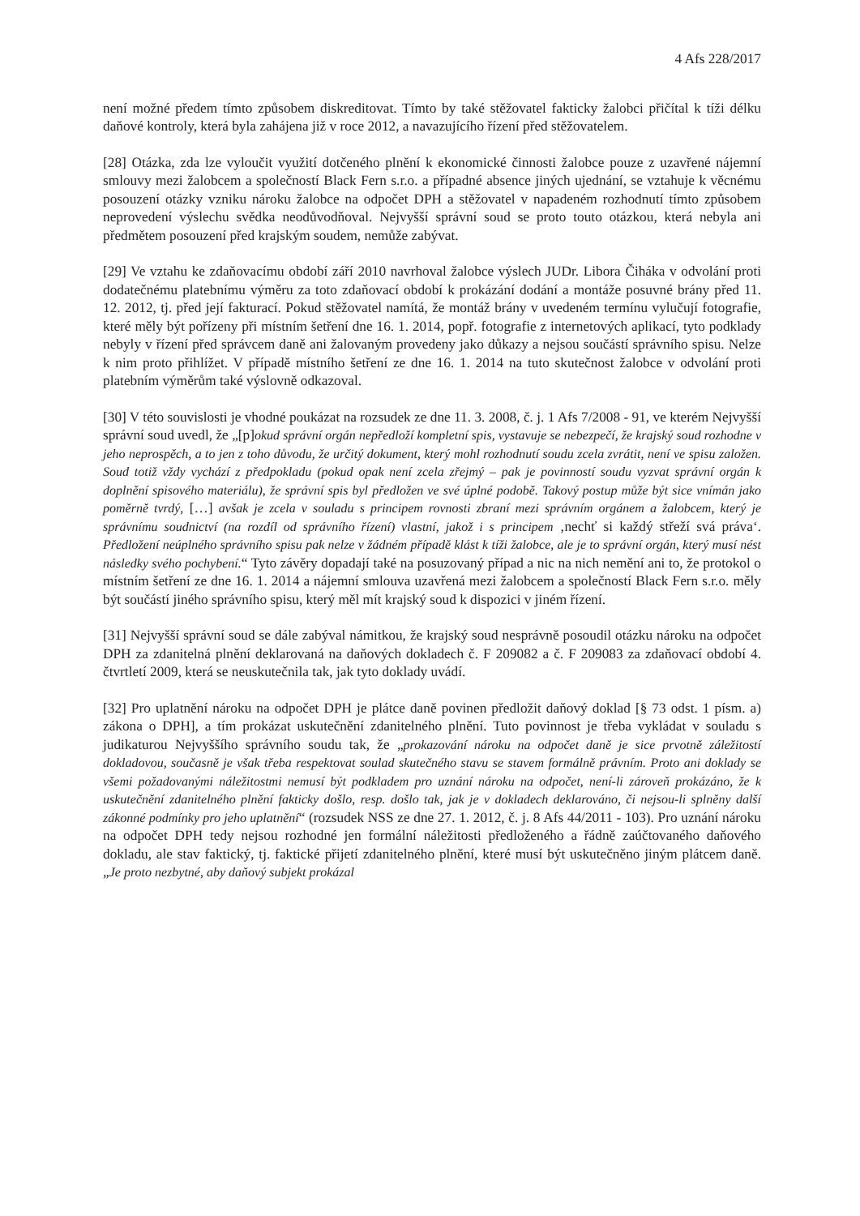4 Afs 228/2017
není možné předem tímto způsobem diskreditovat. Tímto by také stěžovatel fakticky žalobci přičítal k tíži délku daňové kontroly, která byla zahájena již v roce 2012, a navazujícího řízení před stěžovatelem.
[28] Otázka, zda lze vyloučit využití dotčeného plnění k ekonomické činnosti žalobce pouze z uzavřené nájemní smlouvy mezi žalobcem a společností Black Fern s.r.o. a případné absence jiných ujednání, se vztahuje k věcnému posouzení otázky vzniku nároku žalobce na odpočet DPH a stěžovatel v napadeném rozhodnutí tímto způsobem neprovedení výslechu svědka neodůvodňoval. Nejvyšší správní soud se proto touto otázkou, která nebyla ani předmětem posouzení před krajským soudem, nemůže zabývat.
[29] Ve vztahu ke zdaňovacímu období září 2010 navrhoval žalobce výslech JUDr. Libora Čiháka v odvolání proti dodatečnému platebnímu výměru za toto zdaňovací období k prokázání dodání a montáže posuvné brány před 11. 12. 2012, tj. před její fakturací. Pokud stěžovatel namítá, že montáž brány v uvedeném termínu vylučují fotografie, které měly být pořízeny při místním šetření dne 16. 1. 2014, popř. fotografie z internetových aplikací, tyto podklady nebyly v řízení před správcem daně ani žalovaným provedeny jako důkazy a nejsou součástí správního spisu. Nelze k nim proto přihlížet. V případě místního šetření ze dne 16. 1. 2014 na tuto skutečnost žalobce v odvolání proti platebním výměrům také výslovně odkazoval.
[30] V této souvislosti je vhodné poukázat na rozsudek ze dne 11. 3. 2008, č. j. 1 Afs 7/2008 - 91, ve kterém Nejvyšší správní soud uvedl, že „[p]okud správní orgán nepředloží kompletní spis, vystavuje se nebezpečí, že krajský soud rozhodne v jeho neprospěch, a to jen z toho důvodu, že určitý dokument, který mohl rozhodnutí soudu zcela zvrátit, není ve spisu založen. Soud totiž vždy vychází z předpokladu (pokud opak není zcela zřejmý – pak je povinností soudu vyzvat správní orgán k doplnění spisového materiálu), že správní spis byl předložen ve své úplné podobě. Takový postup může být sice vnímán jako poměrně tvrdý, […] avšak je zcela v souladu s principem rovnosti zbraní mezi správním orgánem a žalobcem, který je správnímu soudnictví (na rozdíl od správního řízení) vlastní, jakož i s principem ‚nechť si každý střeží svá práva‘. Předložení neúplného správního spisu pak nelze v žádném případě klást k tíži žalobce, ale je to správní orgán, který musí nést následky svého pochybení.“ Tyto závěry dopadají také na posuzovaný případ a nic na nich nemění ani to, že protokol o místním šetření ze dne 16. 1. 2014 a nájemní smlouva uzavřená mezi žalobcem a společností Black Fern s.r.o. měly být součástí jiného správního spisu, který měl mít krajský soud k dispozici v jiném řízení.
[31] Nejvyšší správní soud se dále zabýval námitkou, že krajský soud nesprávně posoudil otázku nároku na odpočet DPH za zdanitelná plnění deklarovaná na daňových dokladech č. F 209082 a č. F 209083 za zdaňovací období 4. čtvrtletí 2009, která se neuskutečnila tak, jak tyto doklady uvádí.
[32] Pro uplatnění nároku na odpočet DPH je plátce daně povinen předložit daňový doklad [§ 73 odst. 1 písm. a) zákona o DPH], a tím prokázat uskutečnění zdanitelného plnění. Tuto povinnost je třeba vykládat v souladu s judikaturou Nejvyššího správního soudu tak, že „prokazování nároku na odpočet daně je sice prvotně záležitostí dokladovou, současně je však třeba respektovat soulad skutečného stavu se stavem formálně právním. Proto ani doklady se všemi požadovanými náležitostmi nemusí být podkladem pro uznání nároku na odpočet, není-li zároveň prokázáno, že k uskutečnění zdanitelného plnění fakticky došlo, resp. došlo tak, jak je v dokladech deklarováno, či nejsou-li splněny další zákonné podmínky pro jeho uplatnění“ (rozsudek NSS ze dne 27. 1. 2012, č. j. 8 Afs 44/2011 - 103). Pro uznání nároku na odpočet DPH tedy nejsou rozhodné jen formální náležitosti předloženého a řádně zaúčtovaného daňového dokladu, ale stav faktický, tj. faktické přijetí zdanitelného plnění, které musí být uskutečněno jiným plátcem daně. „Je proto nezbytné, aby daňový subjekt prokázal